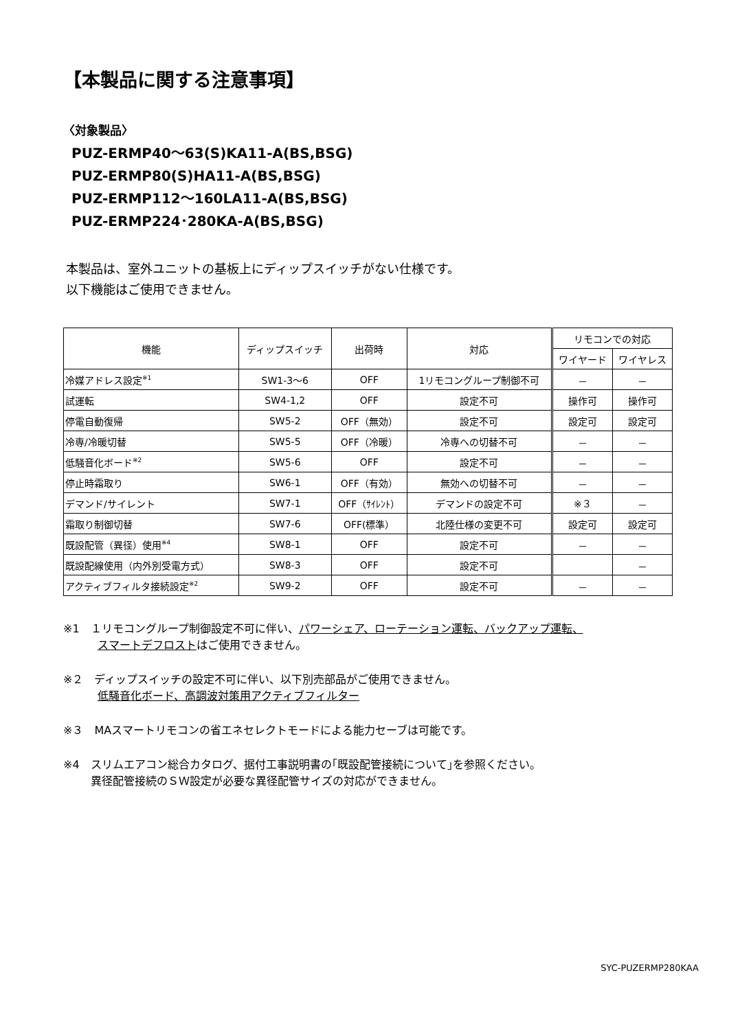【本製品に関する注意事項】
〈対象製品〉
PUZ-ERMP40～63(S)KA11-A(BS,BSG)
PUZ-ERMP80(S)HA11-A(BS,BSG)
PUZ-ERMP112～160LA11-A(BS,BSG)
PUZ-ERMP224･280KA-A(BS,BSG)
本製品は、室外ユニットの基板上にディップスイッチがない仕様です。
以下機能はご使用できません。
| 機能 | ディップスイッチ | 出荷時 | 対応 | リモコンでの対応 | |
| --- | --- | --- | --- | --- | --- |
| | | | | ワイヤード | ワイヤレス |
| 冷媒アドレス設定<sup>※1</sup> | SW1-3～6 | OFF | 1リモコングループ制御不可 | － | － |
| 試運転 | SW4-1,2 | OFF | 設定不可 | 操作可 | 操作可 |
| 停電自動復帰 | SW5-2 | OFF（無効） | 設定不可 | 設定可 | 設定可 |
| 冷専/冷暖切替 | SW5-5 | OFF（冷暖） | 冷専への切替不可 | － | － |
| 低騒音化ボード<sup>※2</sup> | SW5-6 | OFF | 設定不可 | － | － |
| 停止時霜取り | SW6-1 | OFF（有効） | 無効への切替不可 | － | － |
| デマンド/サイレント | SW7-1 | OFF（ｻｲﾚﾝﾄ） | デマンドの設定不可 | ※３ | － |
| 霜取り制御切替 | SW7-6 | OFF(標準） | 北陸仕様の変更不可 | 設定可 | 設定可 |
| 既設配管（異径）使用<sup>※4</sup> | SW8-1 | OFF | 設定不可 | － | － |
| 既設配線使用（内外別受電方式） | SW8-3 | OFF | 設定不可 | | － |
| アクティブフィルタ接続設定<sup>※2</sup> | SW9-2 | OFF | 設定不可 | － | － |
※1　１リモコングループ制御設定不可に伴い、パワーシェア、ローテーション運転、バックアップ運転、
スマートデフロストはご使用できません。
※２　ディップスイッチの設定不可に伴い、以下別売部品がご使用できません。
低騒音化ボード、高調波対策用アクティブフィルター
※３　MAスマートリモコンの省エネセレクトモードによる能力セーブは可能です。
※4　スリムエアコン総合カタログ、据付工事説明書の｢既設配管接続について｣を参照ください。
異径配管接続のＳＷ設定が必要な異径配管サイズの対応ができません。
SYC-PUZERMP280KAA